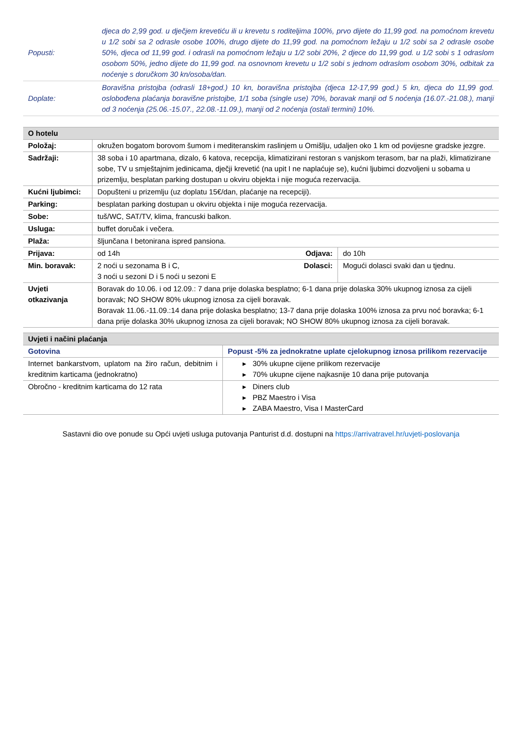| Popusti: | djeca do 2,99 god. u dječjem krevetiću ili u krevetu s roditeljima 100%, prvo dijete do 11,99 god. na pomoćnom krevetu u 1/2 sobi sa 2 odrasle osobe 100%, drugo dijete do 11,99 god. na pomoćnom ležaju u 1/2 sobi sa 2 odrasle osobe 50%, djeca od 11,99 god. i odrasli na pomoćnom ležaju u 1/2 sobi 20%, 2 djece do 11,99 god. u 1/2 sobi s 1 odraslom osobom 50%, jedno dijete do 11,99 god. na osnovnom krevetu u 1/2 sobi s jednom odraslom osobom 30%, odbitak za noćenje s doručkom 30 kn/osoba/dan. |
| Doplate: | Boravišna pristojba (odrasli 18+god.) 10 kn, boravišna pristojba (djeca 12-17,99 god.) 5 kn, djeca do 11,99 god. oslobođena plaćanja boravišne pristojbe, 1/1 soba (single use) 70%, boravak manji od 5 noćenja (16.07.-21.08.), manji od 3 noćenja (25.06.-15.07., 22.08.-11.09.), manji od 2 noćenja (ostali termini) 10%. |
| O hotelu | | | |
| --- | --- | --- | --- |
| Položaj: | okružen bogatom borovom šumom i mediteranskim raslinjem u Omišlju, udaljen oko 1 km od povijesne gradske jezgre. | | |
| Sadržaji: | 38 soba i 10 apartmana, dizalo, 6 katova, recepcija, klimatizirani restoran s vanjskom terasom, bar na plaži, klimatizirane sobe, TV u smještajnim jedinicama, dječji krevetić (na upit I ne naplaćuje se), kućni ljubimci dozvoljeni u sobama u prizemlju, besplatan parking dostupan u okviru objekta i nije moguća rezervacija. | | |
| Kućni ljubimci: | Dopušteni u prizemlju (uz doplatu 15€/dan, plaćanje na recepciji). | | |
| Parking: | besplatan parking dostupan u okviru objekta i nije moguća rezervacija. | | |
| Sobe: | tuš/WC, SAT/TV, klima, francuski balkon. | | |
| Usluga: | buffet doručak i večera. | | |
| Plaža: | šljunčana I betonirana ispred pansiona. | | |
| Prijava: | od 14h | Odjava: | do 10h |
| Min. boravak: | 2 noći u sezonama B i C, 3 noći u sezoni D i 5 noći u sezoni E | Dolasci: | Mogući dolasci svaki dan u tjednu. |
| Uvjeti otkazivanja | Boravak do 10.06. i od 12.09.: 7 dana prije dolaska besplatno; 6-1 dana prije dolaska 30% ukupnog iznosa za cijeli boravak; NO SHOW 80% ukupnog iznosa za cijeli boravak. Boravak 11.06.-11.09.:14 dana prije dolaska besplatno; 13-7 dana prije dolaska 100% iznosa za prvu noć boravka; 6-1 dana prije dolaska 30% ukupnog iznosa za cijeli boravak; NO SHOW 80% ukupnog iznosa za cijeli boravak. | | |
| Uvjeti i načini plaćanja | |
| --- | --- |
| Gotovina | Popust -5% za jednokratne uplate cjelokupnog iznosa prilikom rezervacije |
| Internet bankarstvom, uplatom na žiro račun, debitnim i kreditnim karticama (jednokratno) | ▸ 30% ukupne cijene prilikom rezervacije ▸ 70% ukupne cijene najkasnije 10 dana prije putovanja |
| Obročno - kreditnim karticama do 12 rata | ▸ Diners club ▸ PBZ Maestro i Visa ▸ ZABA Maestro, Visa I MasterCard |
Sastavni dio ove ponude su Opći uvjeti usluga putovanja Panturist d.d. dostupni na https://arrivatravel.hr/uvjeti-poslovanja